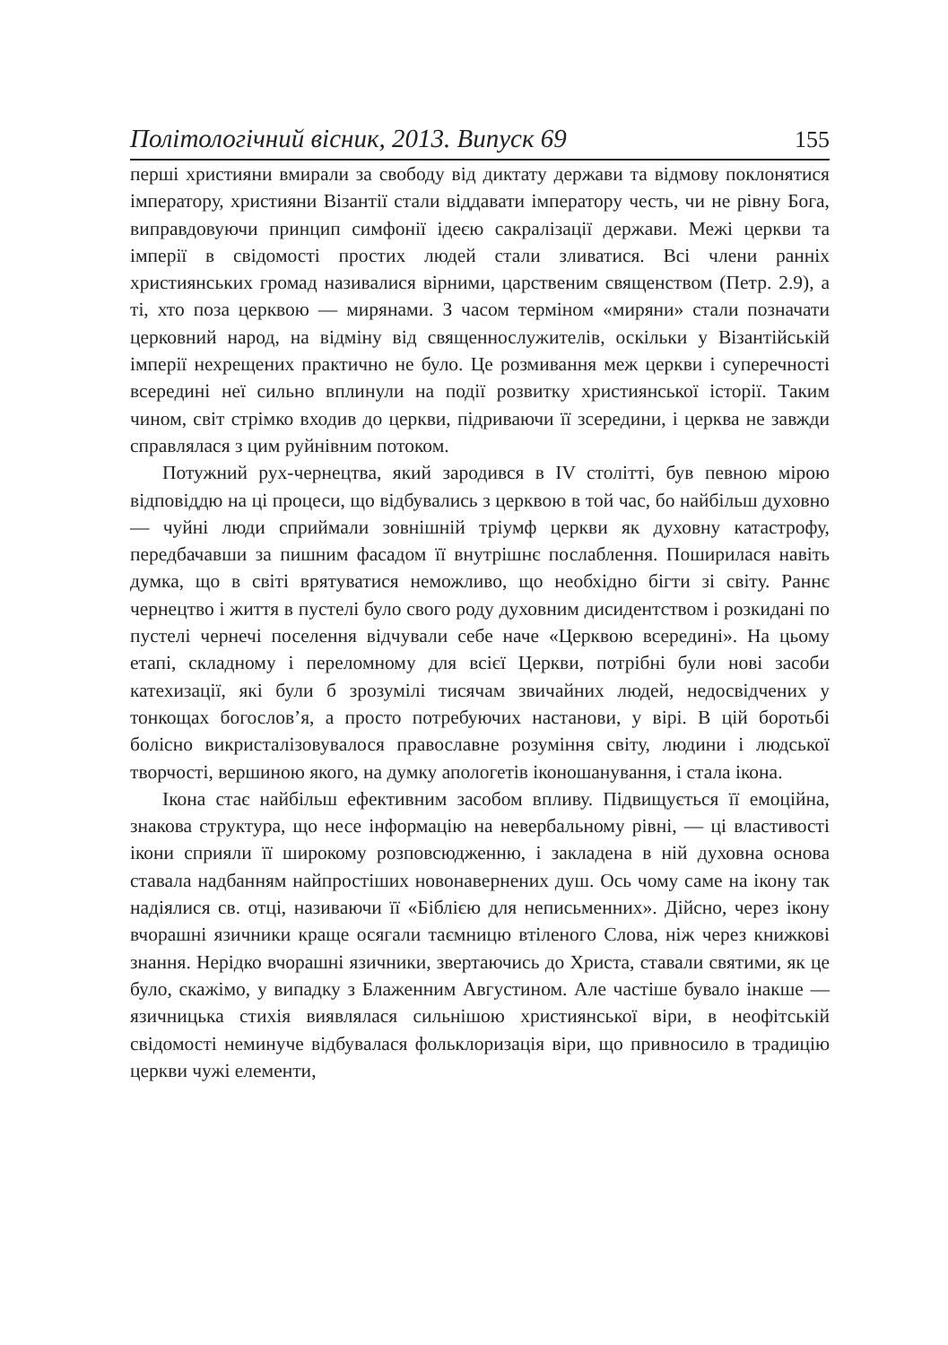Політологічний вісник, 2013. Випуск 69 155
перші християни вмирали за свободу від диктату держави та відмову поклонятися імператору, християни Візантії стали віддавати імператору честь, чи не рівну Бога, виправдовуючи принцип симфонії ідеєю сакралізації держави. Межі церкви та імперії в свідомості простих людей стали зливатися. Всі члени ранніх християнських громад називалися вірними, царственим священством (Петр. 2.9), а ті, хто поза церквою — мирянами. З часом терміном «миряни» стали позначати церковний народ, на відміну від священнослужителів, оскільки у Візантійській імперії нехрещених практично не було. Це розмивання меж церкви і суперечності всередині неї сильно вплинули на події розвитку християнської історії. Таким чином, світ стрімко входив до церкви, підриваючи її зсередини, і церква не завжди справлялася з цим руйнівним потоком.
Потужний рух-чернецтва, який зародився в IV столітті, був певною мірою відповіддю на ці процеси, що відбувались з церквою в той час, бо найбільш духовно — чуйні люди сприймали зовнішній тріумф церкви як духовну катастрофу, передбачавши за пишним фасадом її внутрішнє послаблення. Поширилася навіть думка, що в світі врятуватися неможливо, що необхідно бігти зі світу. Раннє чернецтво і життя в пустелі було свого роду духовним дисидентством і розкидані по пустелі чернечі поселення відчували себе наче «Церквою всередині». На цьому етапі, складному і переломному для всієї Церкви, потрібні були нові засоби катехизації, які були б зрозумілі тисячам звичайних людей, недосвідчених у тонкощах богослов’я, а просто потребуючих настанови, у вірі. В цій боротьбі болісно викристалізовувалося православне розуміння світу, людини і людської творчості, вершиною якого, на думку апологетів іконошанування, і стала ікона.
Ікона стає найбільш ефективним засобом впливу. Підвищується її емоційна, знакова структура, що несе інформацію на невербальному рівні, — ці властивості ікони сприяли її широкому розповсюдженню, і закладена в ній духовна основа ставала надбанням найпростіших новонавернених душ. Ось чому саме на ікону так надіялися св. отці, називаючи її «Біблією для неписьменних». Дійсно, через ікону вчорашні язичники краще осягали таємницю втіленого Слова, ніж через книжкові знання. Нерідко вчорашні язичники, звертаючись до Христа, ставали святими, як це було, скажімо, у випадку з Блаженним Августином. Але частіше бувало інакше — язичницька стихія виявлялася сильнішою християнської віри, в неофітській свідомості неминуче відбувалася фольклоризація віри, що привносило в традицію церкви чужі елементи,